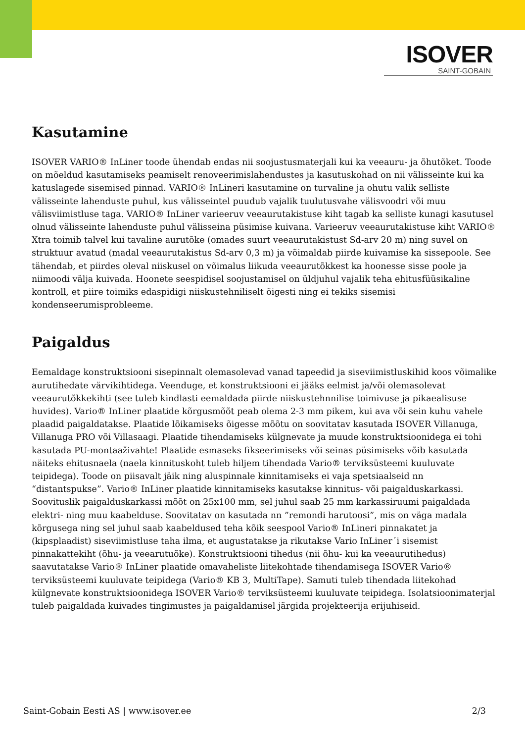ISOVER
SAINT-GOBAIN
Kasutamine
ISOVER VARIO® InLiner toode ühendab endas nii soojustusmaterjali kui ka veeauru- ja õhutõket. Toode on mõeldud kasutamiseks peamiselt renoveerimislahendustes ja kasutuskohad on nii välisseinte kui ka katuslagede sisemised pinnad. VARIO® InLineri kasutamine on turvaline ja ohutu valik selliste välisseinte lahenduste puhul, kus välisseintel puudub vajalik tuulutusvahe välisvoodri või muu välisviimistluse taga. VARIO® InLiner varieeruv veeaurutakistuse kiht tagab ka selliste kunagi kasutusel olnud välisseinte lahenduste puhul välisseina püsimise kuivana. Varieeruv veeaurutakistuse kiht VARIO® Xtra toimib talvel kui tavaline aurutõke (omades suurt veeaurutakistust Sd-arv 20 m) ning suvel on struktuur avatud (madal veeaurutakistus Sd-arv 0,3 m) ja võimaldab piirde kuivamise ka sissepoole. See tähendab, et piirdes oleval niiskusel on võimalus liikuda veeaurutõkkest ka hoonesse sisse poole ja niimoodi välja kuivada. Hoonete seespidisel soojustamisel on üldjuhul vajalik teha ehitusfüüsikaline kontroll, et piire toimiks edaspidigi niiskustehniliselt õigesti ning ei tekiks sisemisi kondenseerumisprobleeme.
Paigaldus
Eemaldage konstruktsiooni sisepinnalt olemasolevad vanad tapeedid ja siseviimistluskihid koos võimalike aurutihedate värvikihtidega. Veenduge, et konstruktsiooni ei jääks eelmist ja/või olemasolevat veeaurutõkkekihti (see tuleb kindlasti eemaldada piirde niiskustehnnilise toimivuse ja pikaealisuse huvides). Vario® InLiner plaatide kõrgusmõõt peab olema 2-3 mm pikem, kui ava või sein kuhu vahele plaadid paigaldatakse. Plaatide lõikamiseks õigesse mõõtu on soovitatav kasutada ISOVER Villanuga, Villanuga PRO või Villasaagi. Plaatide tihendamiseks külgnevate ja muude konstruktsioonidega ei tohi kasutada PU-montaaživahte! Plaatide esmaseks fikseerimiseks või seinas püsimiseks võib kasutada näiteks ehitusnaela (naela kinnituskoht tuleb hiljem tihendada Vario® terviksüsteemi kuuluvate teipidega). Toode on piisavalt jäik ning aluspinnale kinnitamiseks ei vaja spetsiaalseid nn “distantspukse”. Vario® InLiner plaatide kinnitamiseks kasutakse kinnitus- või paigalduskarkassi. Soovituslik paigalduskarkassi mõõt on 25x100 mm, sel juhul saab 25 mm karkassiruumi paigaldada elektri- ning muu kaabelduse. Soovitatav on kasutada nn ”remondi harutoosi”, mis on väga madala kõrgusega ning sel juhul saab kaabeldused teha kõik seespool Vario® InLineri pinnakatet ja (kipsplaadist) siseviimistluse taha ilma, et augustatakse ja rikutakse Vario InLiner´i sisemist pinnakattekiht (õhu- ja veearutuõke). Konstruktsiooni tihedus (nii õhu- kui ka veeaurutihedus) saavutatakse Vario® InLiner plaatide omavaheliste liitekohtade tihendamisega ISOVER Vario® terviksüsteemi kuuluvate teipidega (Vario® KB 3, MultiTape). Samuti tuleb tihendada liitekohad külgnevate konstruktsioonidega ISOVER Vario® terviksüsteemi kuuluvate teipidega. Isolatsioonimaterjal tuleb paigaldada kuivades tingimustes ja paigaldamisel järgida projekteerija erijuhiseid.
Saint-Gobain Eesti AS | www.isover.ee 2/3